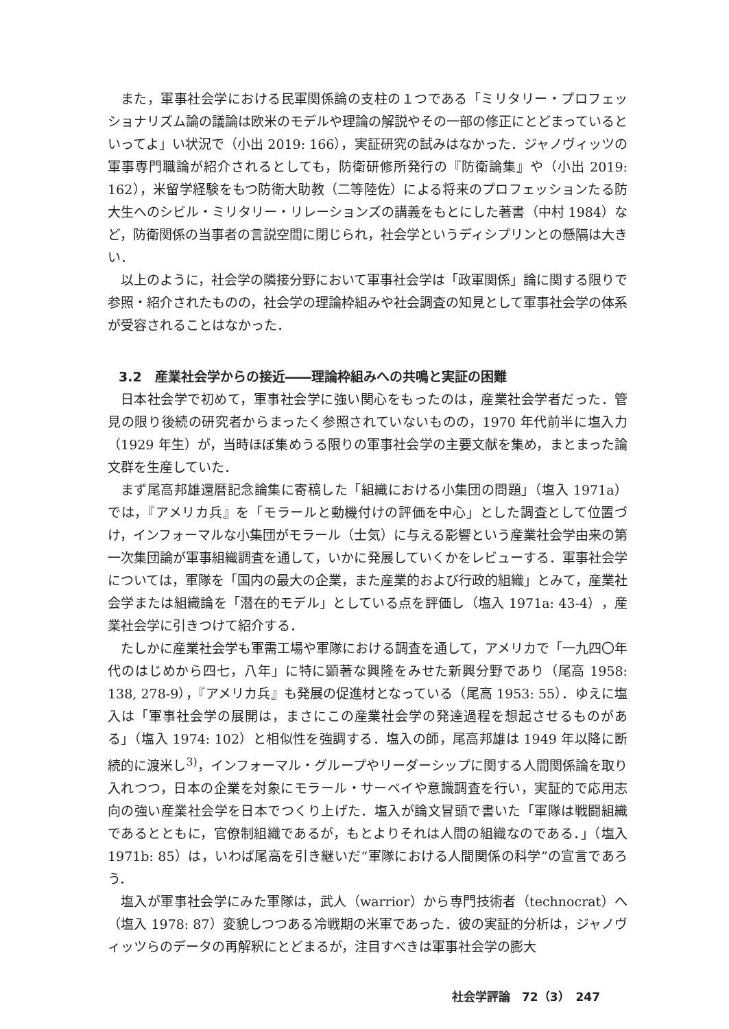また，軍事社会学における民軍関係論の支柱の１つである「ミリタリー・プロフェッショナリズム論の議論は欧米のモデルや理論の解説やその一部の修正にとどまっているといってよ」い状況で（小出 2019: 166），実証研究の試みはなかった．ジャノヴィッツの軍事専門職論が紹介されるとしても，防衛研修所発行の『防衛論集』や（小出 2019: 162），米留学経験をもつ防衛大助教（二等陸佐）による将来のプロフェッションたる防大生へのシビル・ミリタリー・リレーションズの講義をもとにした著書（中村 1984）など，防衛関係の当事者の言説空間に閉じられ，社会学というディシプリンとの懸隔は大きい．
以上のように，社会学の隣接分野において軍事社会学は「政軍関係」論に関する限りで参照・紹介されたものの，社会学の理論枠組みや社会調査の知見として軍事社会学の体系が受容されることはなかった．
3.2　産業社会学からの接近――理論枠組みへの共鳴と実証の困難
日本社会学で初めて，軍事社会学に強い関心をもったのは，産業社会学者だった．管見の限り後続の研究者からまったく参照されていないものの，1970 年代前半に塩入力（1929 年生）が，当時ほぼ集めうる限りの軍事社会学の主要文献を集め，まとまった論文群を生産していた．
まず尾高邦雄還暦記念論集に寄稿した「組織における小集団の問題」（塩入 1971a）では，『アメリカ兵』を「モラールと動機付けの評価を中心」とした調査として位置づけ，インフォーマルな小集団がモラール（士気）に与える影響という産業社会学由来の第一次集団論が軍事組織調査を通して，いかに発展していくかをレビューする．軍事社会学については，軍隊を「国内の最大の企業，また産業的および行政的組織」とみて，産業社会学または組織論を「潜在的モデル」としている点を評価し（塩入 1971a: 43-4），産業社会学に引きつけて紹介する．
たしかに産業社会学も軍需工場や軍隊における調査を通して，アメリカで「一九四〇年代のはじめから四七，八年」に特に顕著な興隆をみせた新興分野であり（尾高 1958: 138, 278-9），『アメリカ兵』も発展の促進材となっている（尾高 1953: 55）．ゆえに塩入は「軍事社会学の展開は，まさにこの産業社会学の発達過程を想起させるものがある」（塩入 1974: 102）と相似性を強調する．塩入の師，尾高邦雄は 1949 年以降に断続的に渡米し<sup>3)</sup>，インフォーマル・グループやリーダーシップに関する人間関係論を取り入れつつ，日本の企業を対象にモラール・サーベイや意識調査を行い，実証的で応用志向の強い産業社会学を日本でつくり上げた．塩入が論文冒頭で書いた「軍隊は戦闘組織であるとともに，官僚制組織であるが，もとよりそれは人間の組織なのである．」（塩入 1971b: 85）は，いわば尾高を引き継いだ“軍隊における人間関係の科学”の宣言であろう．
塩入が軍事社会学にみた軍隊は，武人（warrior）から専門技術者（technocrat）へ（塩入 1978: 87）変貌しつつある冷戦期の米軍であった．彼の実証的分析は，ジャノヴィッツらのデータの再解釈にとどまるが，注目すべきは軍事社会学の膨大
社会学評論　72（3）　247